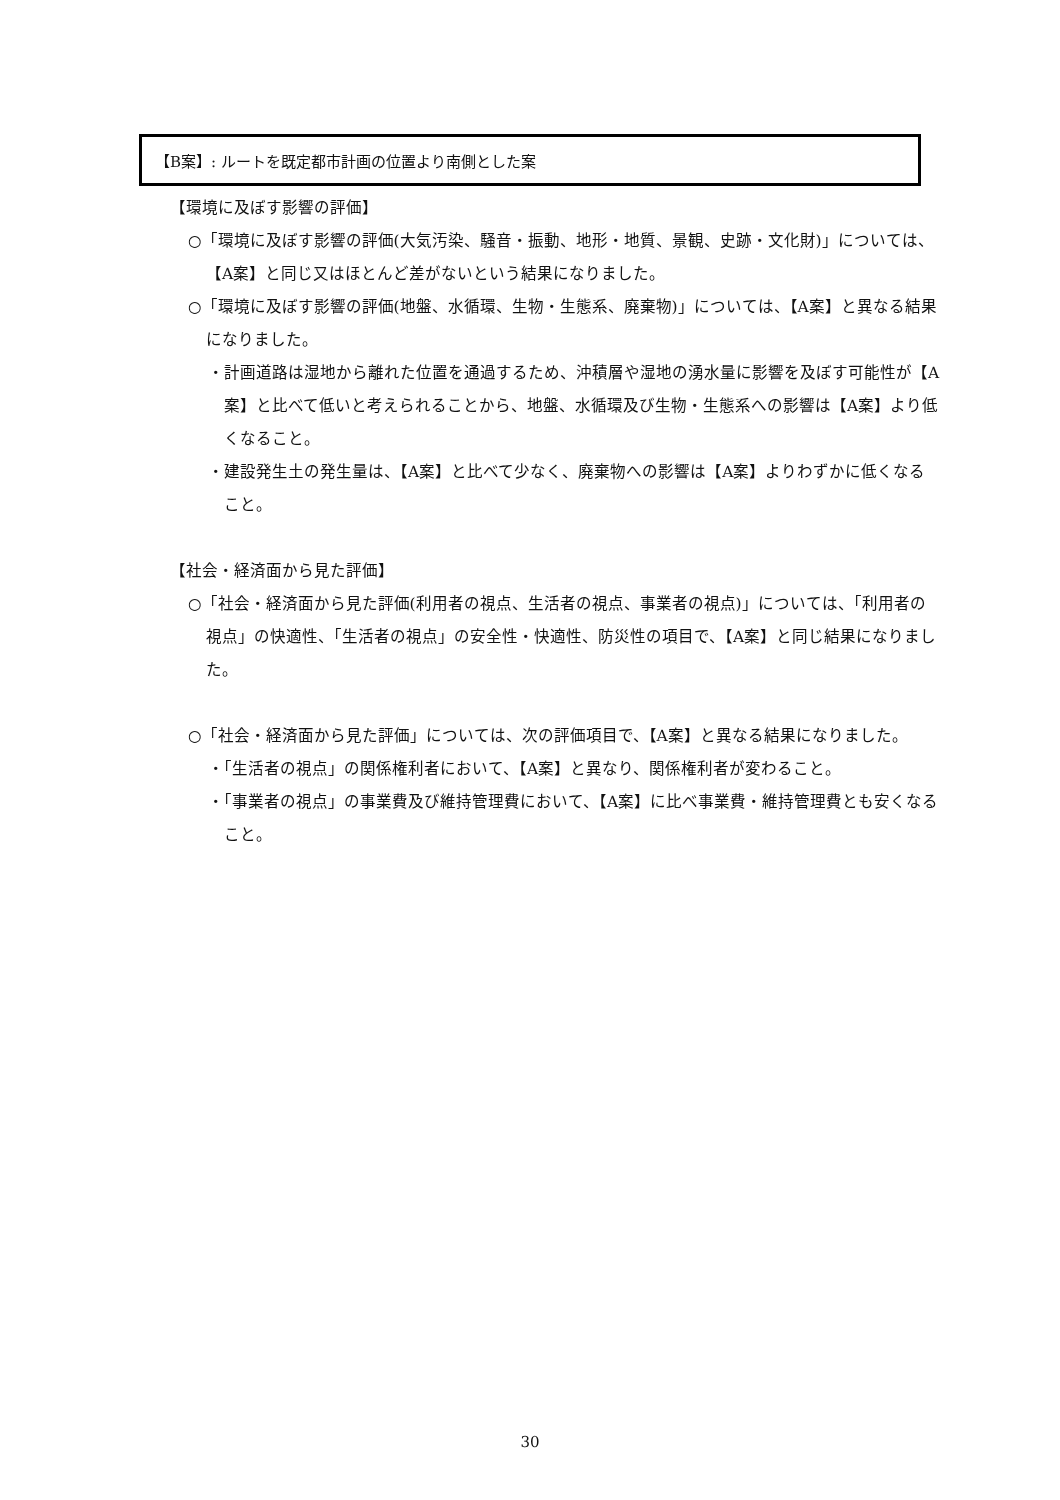【B案】: ルートを既定都市計画の位置より南側とした案
【環境に及ぼす影響の評価】
○「環境に及ぼす影響の評価(大気汚染、騒音・振動、地形・地質、景観、史跡・文化財)」については、【A案】と同じ又はほとんど差がないという結果になりました。
○「環境に及ぼす影響の評価(地盤、水循環、生物・生態系、廃棄物)」については、【A案】と異なる結果になりました。
・計画道路は湿地から離れた位置を通過するため、沖積層や湿地の湧水量に影響を及ぼす可能性が【A案】と比べて低いと考えられることから、地盤、水循環及び生物・生態系への影響は【A案】より低くなること。
・建設発生土の発生量は、【A案】と比べて少なく、廃棄物への影響は【A案】よりわずかに低くなること。
【社会・経済面から見た評価】
○「社会・経済面から見た評価(利用者の視点、生活者の視点、事業者の視点)」については、「利用者の視点」の快適性、「生活者の視点」の安全性・快適性、防災性の項目で、【A案】と同じ結果になりました。
○「社会・経済面から見た評価」については、次の評価項目で、【A案】と異なる結果になりました。
・「生活者の視点」の関係権利者において、【A案】と異なり、関係権利者が変わること。
・「事業者の視点」の事業費及び維持管理費において、【A案】に比べ事業費・維持管理費とも安くなること。
30